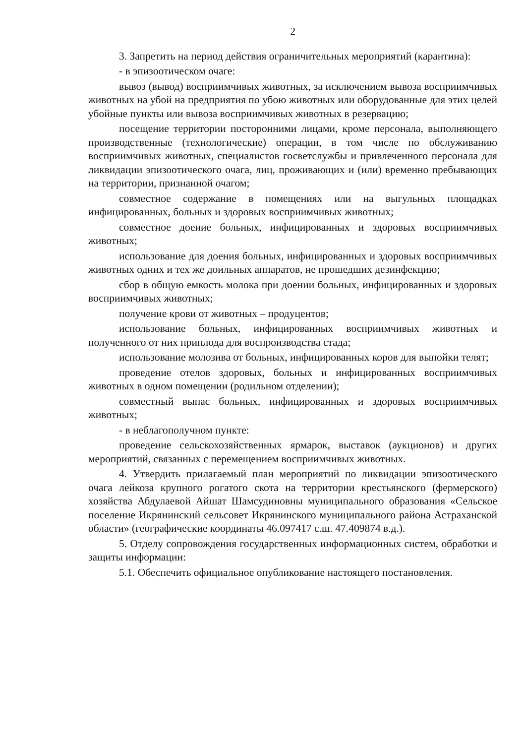2
3. Запретить на период действия ограничительных мероприятий (карантина):
- в эпизоотическом очаге:
вывоз (вывод) восприимчивых животных, за исключением вывоза восприимчивых животных на убой на предприятия по убою животных или оборудованные для этих целей убойные пункты или вывоза восприимчивых животных в резервацию;
посещение территории посторонними лицами, кроме персонала, выполняющего производственные (технологические) операции, в том числе по обслуживанию восприимчивых животных, специалистов госветслужбы и привлеченного персонала для ликвидации эпизоотического очага, лиц, проживающих и (или) временно пребывающих на территории, признанной очагом;
совместное содержание в помещениях или на выгульных площадках инфицированных, больных и здоровых восприимчивых животных;
совместное доение больных, инфицированных и здоровых восприимчивых животных;
использование для доения больных, инфицированных и здоровых восприимчивых животных одних и тех же доильных аппаратов, не прошедших дезинфекцию;
сбор в общую емкость молока при доении больных, инфицированных и здоровых восприимчивых животных;
получение крови от животных – продуцентов;
использование больных, инфицированных восприимчивых животных и полученного от них приплода для воспроизводства стада;
использование молозива от больных, инфицированных коров для выпойки телят;
проведение отелов здоровых, больных и инфицированных восприимчивых животных в одном помещении (родильном отделении);
совместный выпас больных, инфицированных и здоровых восприимчивых животных;
- в неблагополучном пункте:
проведение сельскохозяйственных ярмарок, выставок (аукционов) и других мероприятий, связанных с перемещением восприимчивых животных.
4. Утвердить прилагаемый план мероприятий по ликвидации эпизоотического очага лейкоза крупного рогатого скота на территории крестьянского (фермерского) хозяйства Абдулаевой Айшат Шамсудиновны муниципального образования «Сельское поселение Икрянинский сельсовет Икрянинского муниципального района Астраханской области» (географические координаты 46.097417 с.ш. 47.409874 в.д.).
5. Отделу сопровождения государственных информационных систем, обработки и защиты информации:
5.1. Обеспечить официальное опубликование настоящего постановления.